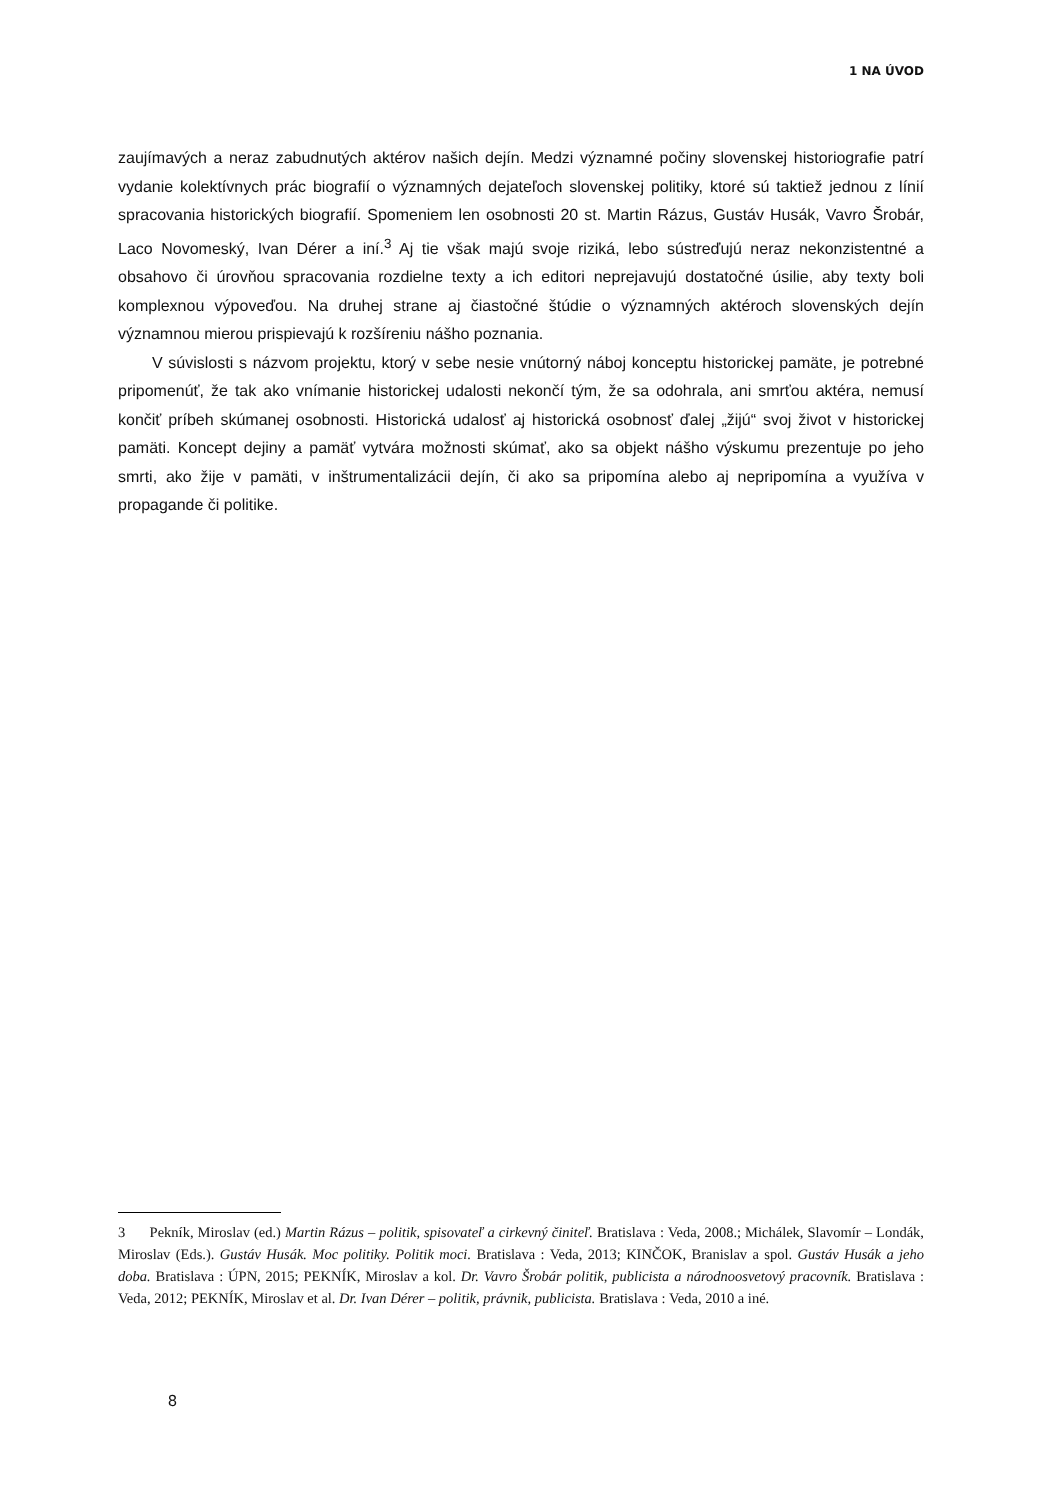1 NA ÚVOD
zaujímavých a neraz zabudnutých aktérov našich dejín. Medzi významné počiny slovenskej historiografie patrí vydanie kolektívnych prác biografií o významných dejateľoch slovenskej politiky, ktoré sú taktiež jednou z línií spracovania historických biografií. Spomeniem len osobnosti 20 st. Martin Rázus, Gustáv Husák, Vavro Šrobár, Laco Novomeský, Ivan Dérer a iní.<sup>3</sup> Aj tie však majú svoje riziká, lebo sústreďujú neraz nekonzistentné a obsahovo či úrovňou spracovania rozdielne texty a ich editori neprejavujú dostatočné úsilie, aby texty boli komplexnou výpoveďou. Na druhej strane aj čiastočné štúdie o významných aktéroch slovenských dejín významnou mierou prispievajú k rozšíreniu nášho poznania.
V súvislosti s názvom projektu, ktorý v sebe nesie vnútorný náboj konceptu historickej pamäte, je potrebné pripomenúť, že tak ako vnímanie historickej udalosti nekončí tým, že sa odohrala, ani smrťou aktéra, nemusí končiť príbeh skúmanej osobnosti. Historická udalosť aj historická osobnosť ďalej „žijú“ svoj život v historickej pamäti. Koncept dejiny a pamäť vytvára možnosti skúmať, ako sa objekt nášho výskumu prezentuje po jeho smrti, ako žije v pamäti, v inštrumentalizácii dejín, či ako sa pripomína alebo aj nepripomína a využíva v propagande či politike.
3 Pekník, Miroslav (ed.) Martin Rázus – politik, spisovateľ a cirkevný činiteľ. Bratislava : Veda, 2008.; Michálek, Slavomír – Londák, Miroslav (Eds.). Gustáv Husák. Moc politiky. Politik moci. Bratislava : Veda, 2013; KINČOK, Branislav a spol. Gustáv Husák a jeho doba. Bratislava : ÚPN, 2015; PEKNÍK, Miroslav a kol. Dr. Vavro Šrobár politik, publicista a národnoosvetový pracovník. Bratislava : Veda, 2012; PEKNÍK, Miroslav et al. Dr. Ivan Dérer – politik, právnik, publicista. Bratislava : Veda, 2010 a iné.
8